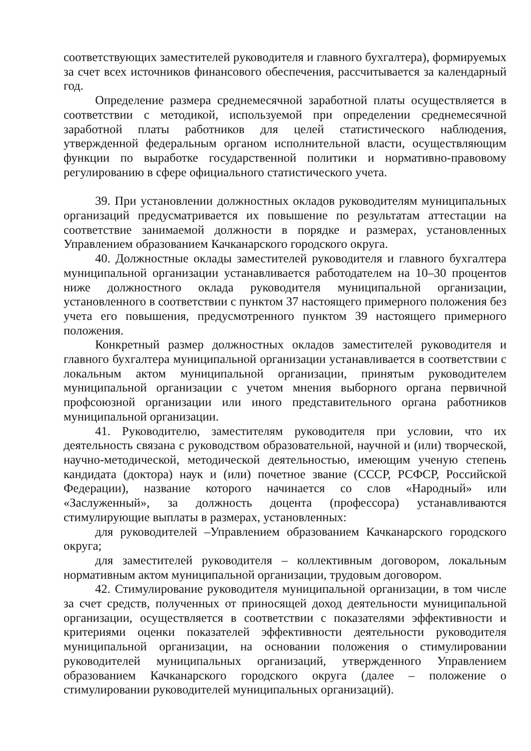соответствующих заместителей руководителя и главного бухгалтера), формируемых за счет всех источников финансового обеспечения, рассчитывается за календарный год.
Определение размера среднемесячной заработной платы осуществляется в соответствии с методикой, используемой при определении среднемесячной заработной платы работников для целей статистического наблюдения, утвержденной федеральным органом исполнительной власти, осуществляющим функции по выработке государственной политики и нормативно-правовому регулированию в сфере официального статистического учета.
39. При установлении должностных окладов руководителям муниципальных организаций предусматривается их повышение по результатам аттестации на соответствие занимаемой должности в порядке и размерах, установленных Управлением образованием Качканарского городского округа.
40. Должностные оклады заместителей руководителя и главного бухгалтера муниципальной организации устанавливается работодателем на 10–30 процентов ниже должностного оклада руководителя муниципальной организации, установленного в соответствии с пунктом 37 настоящего примерного положения без учета его повышения, предусмотренного пунктом 39 настоящего примерного положения.
Конкретный размер должностных окладов заместителей руководителя и главного бухгалтера муниципальной организации устанавливается в соответствии с локальным актом муниципальной организации, принятым руководителем муниципальной организации с учетом мнения выборного органа первичной профсоюзной организации или иного представительного органа работников муниципальной организации.
41. Руководителю, заместителям руководителя при условии, что их деятельность связана с руководством образовательной, научной и (или) творческой, научно-методической, методической деятельностью, имеющим ученую степень кандидата (доктора) наук и (или) почетное звание (СССР, РСФСР, Российской Федерации), название которого начинается со слов «Народный» или «Заслуженный», за должность доцента (профессора) устанавливаются стимулирующие выплаты в размерах, установленных:
для руководителей –Управлением образованием Качканарского городского округа;
для заместителей руководителя – коллективным договором, локальным нормативным актом муниципальной организации, трудовым договором.
42. Стимулирование руководителя муниципальной организации, в том числе за счет средств, полученных от приносящей доход деятельности муниципальной организации, осуществляется в соответствии с показателями эффективности и критериями оценки показателей эффективности деятельности руководителя муниципальной организации, на основании положения о стимулировании руководителей муниципальных организаций, утвержденного Управлением образованием Качканарского городского округа (далее – положение о стимулировании руководителей муниципальных организаций).